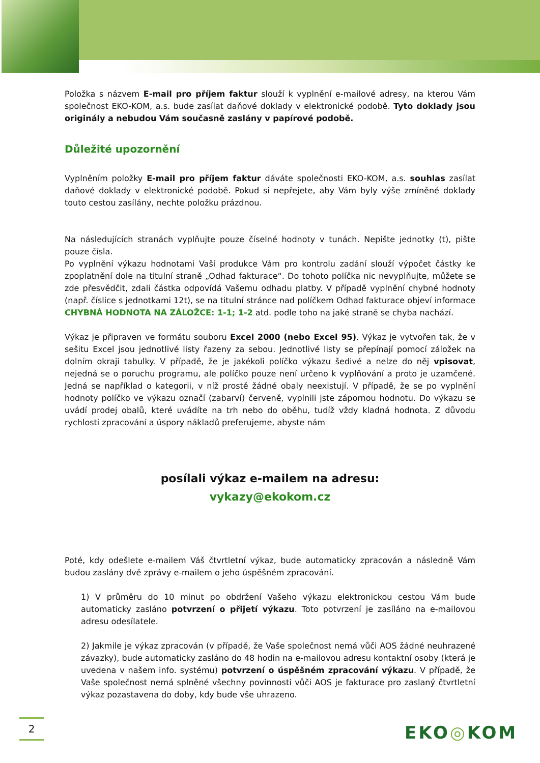Položka s názvem E-mail pro příjem faktur slouží k vyplnění e-mailové adresy, na kterou Vám společnost EKO-KOM, a.s. bude zasílat daňové doklady v elektronické podobě. Tyto doklady jsou originály a nebudou Vám současně zaslány v papírové podobě.
Důležité upozornění
Vyplněním položky E-mail pro příjem faktur dáváte společnosti EKO-KOM, a.s. souhlas zasílat daňové doklady v elektronické podobě. Pokud si nepřejete, aby Vám byly výše zmíněné doklady touto cestou zasílány, nechte položku prázdnou.
Na následujících stranách vyplňujte pouze číselné hodnoty v tunách. Nepište jednotky (t), pište pouze čísla.
Po vyplnění výkazu hodnotami Vaší produkce Vám pro kontrolu zadání slouží výpočet částky ke zpoplatnění dole na titulní straně „Odhad fakturace“. Do tohoto políčka nic nevyplňujte, můžete se zde přesvědčit, zdali částka odpovídá Vašemu odhadu platby. V případě vyplnění chybné hodnoty (např. číslice s jednotkami 12t), se na titulní stránce nad políčkem Odhad fakturace objeví informace CHYBNÁ HODNOTA NA ZÁLOŽCE: 1-1; 1-2 atd. podle toho na jaké straně se chyba nachází.
Výkaz je připraven ve formátu souboru Excel 2000 (nebo Excel 95). Výkaz je vytvořen tak, že v sešitu Excel jsou jednotlivé listy řazeny za sebou. Jednotlivé listy se přepínají pomocí záložek na dolním okraji tabulky. V případě, že je jakékoli políčko výkazu šedivé a nelze do něj vpisovat, nejedná se o poruchu programu, ale políčko pouze není určeno k vyplňování a proto je uzamčené. Jedná se například o kategorii, v níž prostě žádné obaly neexistují. V případě, že se po vyplnění hodnoty políčko ve výkazu označí (zabarví) červeně, vyplnili jste zápornou hodnotu. Do výkazu se uvádí prodej obalů, které uvádíte na trh nebo do oběhu, tudíž vždy kladná hodnota. Z důvodu rychlosti zpracování a úspory nákladů preferujeme, abyste nám
posílali výkaz e-mailem na adresu:
vykazy@ekokom.cz
Poté, kdy odešlete e-mailem Váš čtvrtletní výkaz, bude automaticky zpracován a následně Vám budou zaslány dvě zprávy e-mailem o jeho úspěšném zpracování.
1) V průměru do 10 minut po obdržení Vašeho výkazu elektronickou cestou Vám bude automaticky zasláno potvrzení o přijetí výkazu. Toto potvrzení je zasíláno na e-mailovou adresu odesílatele.
2) Jakmile je výkaz zpracován (v případě, že Vaše společnost nemá vůči AOS žádné neuhrazené závazky), bude automaticky zasláno do 48 hodin na e-mailovou adresu kontaktní osoby (která je uvedena v našem info. systému) potvrzení o úspěšném zpracování výkazu. V případě, že Vaše společnost nemá splněné všechny povinnosti vůči AOS je fakturace pro zaslaný čtvrtletní výkaz pozastavena do doby, kdy bude vše uhrazeno.
2 EKO◎KOM